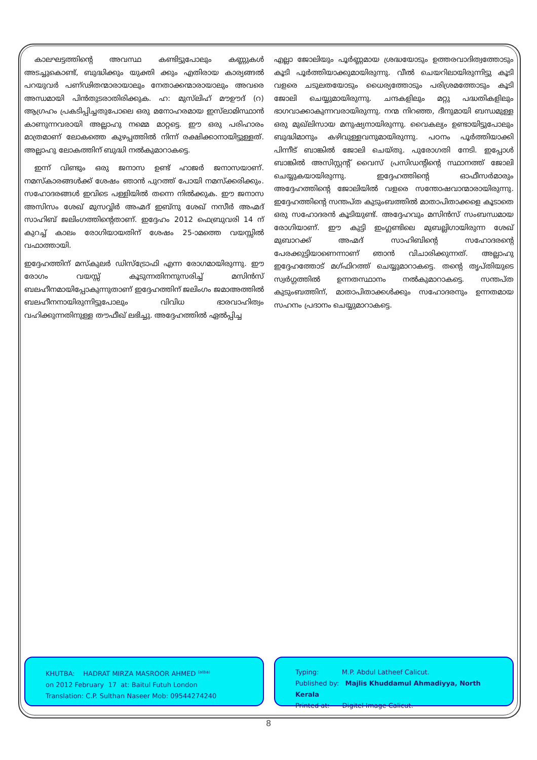കാലഘട്ടത്തിന്റെ അവസ്ഥ കണ്ടിട്ടുപോലും കണ്ണുകൾ അടച്ചുകൊണ്ട്, ബുദ്ധിക്കും യുക്തി ക്കും എതിരായ കാര്യങ്ങൽ പറയുവർ പണ്ഢിതന്മാരായാലും നേതാക്കന്മാരായാലും അവരെ അന്ധമായി പിൻതുടരാതിരിക്കുക. ഹ: മുസ്‌ലിഹ് മൗഊദ് (റ) ആഗ്രഹം പ്രകടിപ്പിച്ചതുപോലെ ഒരു മനോഹരമായ ഇസ്‌ലാമിസ്ഥാൻ കാണുന്നവരായി അല്ലാഹു നമ്മെ മാറ്റട്ടെ. ഈ ഒരു പരിഹാരം മാത്രമാണ് ലോകത്തെ കുഴപ്പത്തിൽ നിന്ന് രക്ഷിക്കാനായിട്ടുള്ളത്. അല്ലാഹു ലോകത്തിന് ബുദ്ധി നൽകുമാറാകട്ടെ.
ഇന്ന് വിണ്ടും ഒരു ജനാസ ഉണ്ട് ഹാജർ ജനാസയാണ്. നമസ്കാരങ്ങൾക്ക് ശേഷം ഞാൻ പുറത്ത് പോയി നമസ്ക്കരിക്കും. സഹോദരങ്ങൾ ഇവിടെ പള്ളിയിൽ തന്നെ നിൽക്കുക. ഈ ജനാസ അസിസം ശേഖ് മുസവ്വിർ അഹ്മദ് ഇബ്നു ശേഖ് നസീർ അഹ്മദ് സാഹിബ് ജലിംഗത്തിന്റെതാണ്. ഇദ്ദേഹം 2012 ഫെബ്രുവരി 14 ന് കുറച്ച് കാലം രോഗിയായതിന് ശേഷം 25-ാമത്തെ വയസ്സിൽ വഫാത്തായി.
ഇദ്ദേഹത്തിന് മസ്കുലർ ഡിസ്ട്രോഫി എന്ന രോഗമായിരുന്നു. ഈ രോഗം വയസ്സ് കൂടുന്നതിനനുസരിച്ച് മസിൻസ് ബലഹീനമായിപ്പോകുന്നുതാണ് ഇദ്ദേഹത്തിന് ജലിംഗം ജമാഅത്തിൽ ബലഹീനനായിരുന്നിട്ടുപോലും വിവിധ ഭാരവാഹിത്വം വഹിക്കുന്നതിനുള്ള തൗഫീഖ് ലഭിച്ചു. അദ്ദേഹത്തിൽ ഏൽപ്പിച്ച
എല്ലാ ജോലിയും പൂർണ്ണമായ ശ്രദ്ധയോടും ഉത്തരവാദിത്വത്തോടും കൂടി പൂർത്തിയാക്കുമായിരുന്നു. വീൽ ചെയറിലായിരുന്നിട്ടു കൂടി വളരെ ചടുലതയോടും ധൈര്യത്തോടും പരിശ്രമത്തോടും കൂടി ജോലി ചെയ്യുമായിരുന്നു. ചന്ദകളിലും മറ്റു പദ്ധതികളിലും ഭാഗവാക്കാകുന്നവരായിരുന്നു. നന്മ നിറഞ്ഞ, ദീനുമായി ബന്ധമുള്ള ഒരു മുഖ്‌ലിസായ മനുഷ്യനായിരുന്നു. വൈകല്യം ഉണ്ടായിട്ടുപോലും ബുദ്ധിമാനും കഴിവുള്ളവനുമായിരുന്നു. പഠനം പൂർത്തിയാക്കി പിന്നീട് ബാങ്കിൽ ജോലി ചെയ്തു. പുരോഗതി നേടി. ഇപ്പോൾ ബാങ്കിൽ അസിസ്റ്റന്റ് വൈസ് പ്രസിഡന്റിന്റെ സ്ഥാനത്ത് ജോലി ചെയ്യുകയായിരുന്നു. ഇദ്ദേഹത്തിന്റെ ഓഫീസർമാരും അദ്ദേഹത്തിന്റെ ജോലിയിൽ വളരെ സന്തോഷവാന്മാരായിരുന്നു. ഇദ്ദേഹത്തിന്റെ സന്തപ്ത കുടുംബത്തിൽ മാതാപിതാക്കളെ കൂടാതെ ഒരു സഹോദരൻ കൂടിയുണ്ട്. അദ്ദേഹവും മസിൻസ് സംബന്ധമായ രോഗിയാണ്. ഈ കുട്ടി ഇംഗ്ലണ്ടിലെ മുബല്ലിഗായിരുന്ന ശേഖ് മുബാറക്ക് അഹ്മദ് സാഹിബിന്റെ സഹോദരന്റെ പേരക്കുട്ടിയാണെന്നാണ് ഞാൻ വിചാരിക്കുന്നത്. അല്ലാഹു ഇദ്ദേഹത്തോട് മഗ്ഫിറത്ത് ചെയ്യുമാറാകട്ടെ. തന്റെ തൃപ്തിയുടെ സ്വർഗ്ഗത്തിൽ ഉന്നതസ്ഥാനം നൽകുമാറാകട്ടെ. സന്തപ്ത കുടുംബത്തിന്, മാതാപിതാക്കൾക്കും സഹോദരനും ഉന്നതമായ സഹനം പ്രദാനം ചെയ്യുമാറാകട്ടെ.
KHUTBA: HADRAT MIRZA MASROOR AHMED <sup>(atba)</sup>
on 2012 February 17 at: Baitul Futuh London
Translation: C.P. Sulthan Naseer Mob: 09544274240
Typing: M.P. Abdul Latheef Calicut.
Published by: Majlis Khuddamul Ahmadiyya, North Kerala
Printed at: Digitel Image Calicut.
8